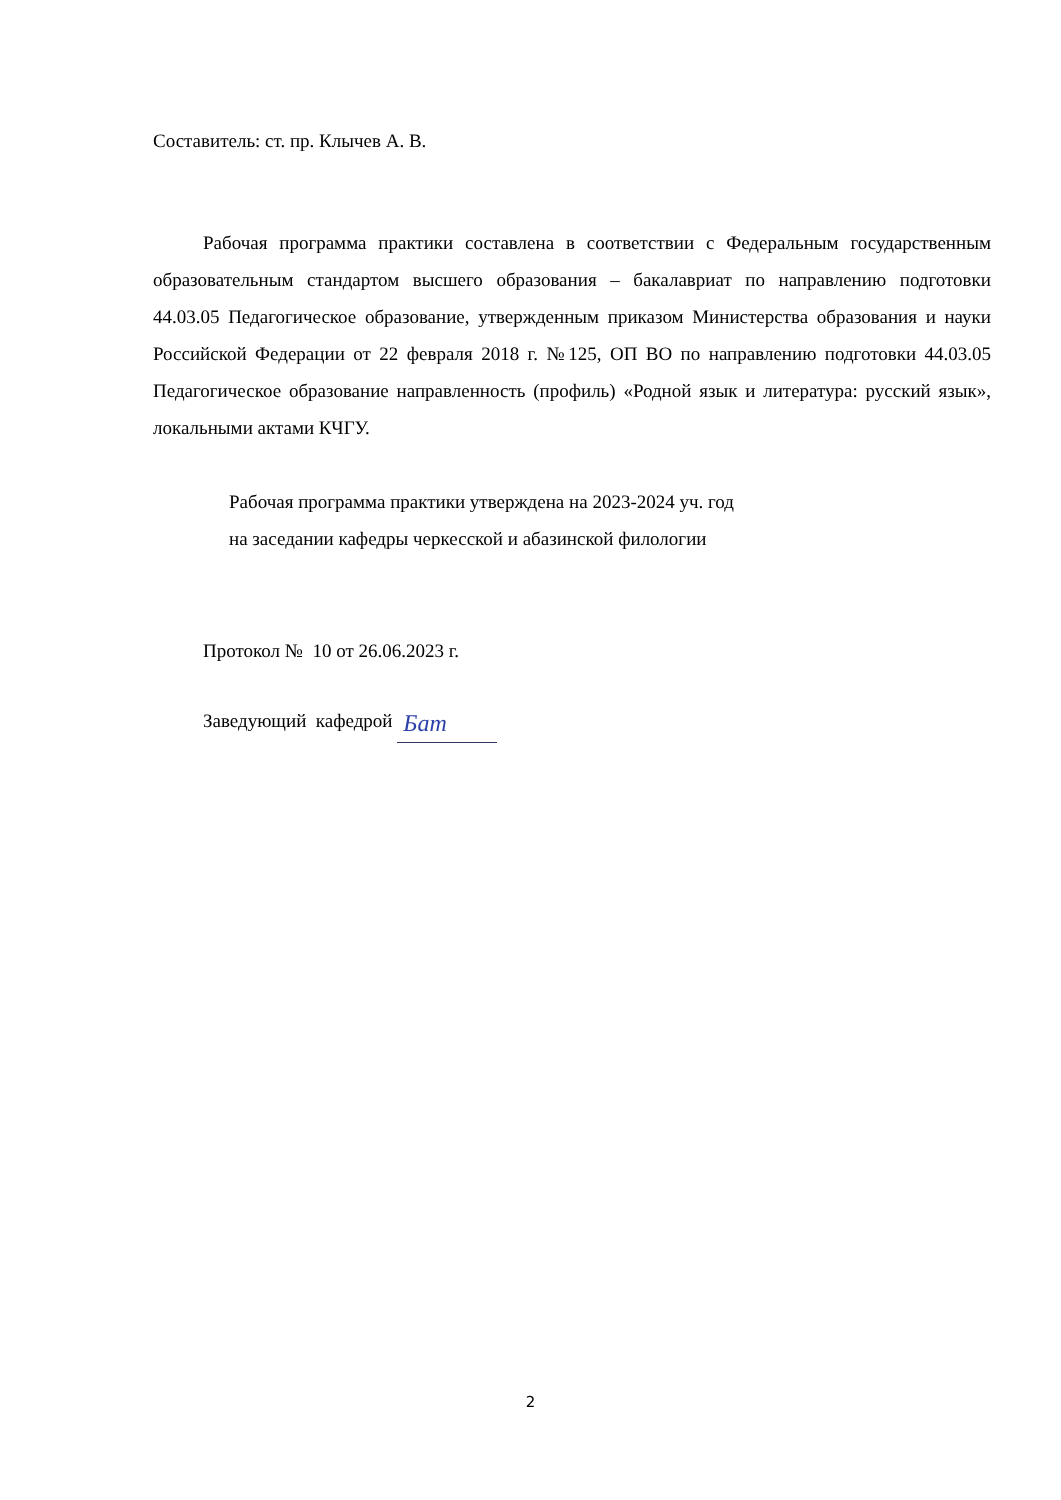Составитель: ст. пр. Клычев А. В.
Рабочая программа практики составлена в соответствии с Федеральным государственным образовательным стандартом высшего образования – бакалавриат по направлению подготовки 44.03.05 Педагогическое образование, утвержденным приказом Министерства образования и науки Российской Федерации от 22 февраля 2018 г. №125, ОП ВО по направлению подготовки 44.03.05 Педагогическое образование направленность (профиль) «Родной язык и литература: русский язык», локальными актами КЧГУ.
Рабочая программа практики утверждена на 2023-2024 уч. год
на заседании кафедры черкесской и абазинской филологии
Протокол № 10 от 26.06.2023 г.
Заведующий кафедрой Бат
2